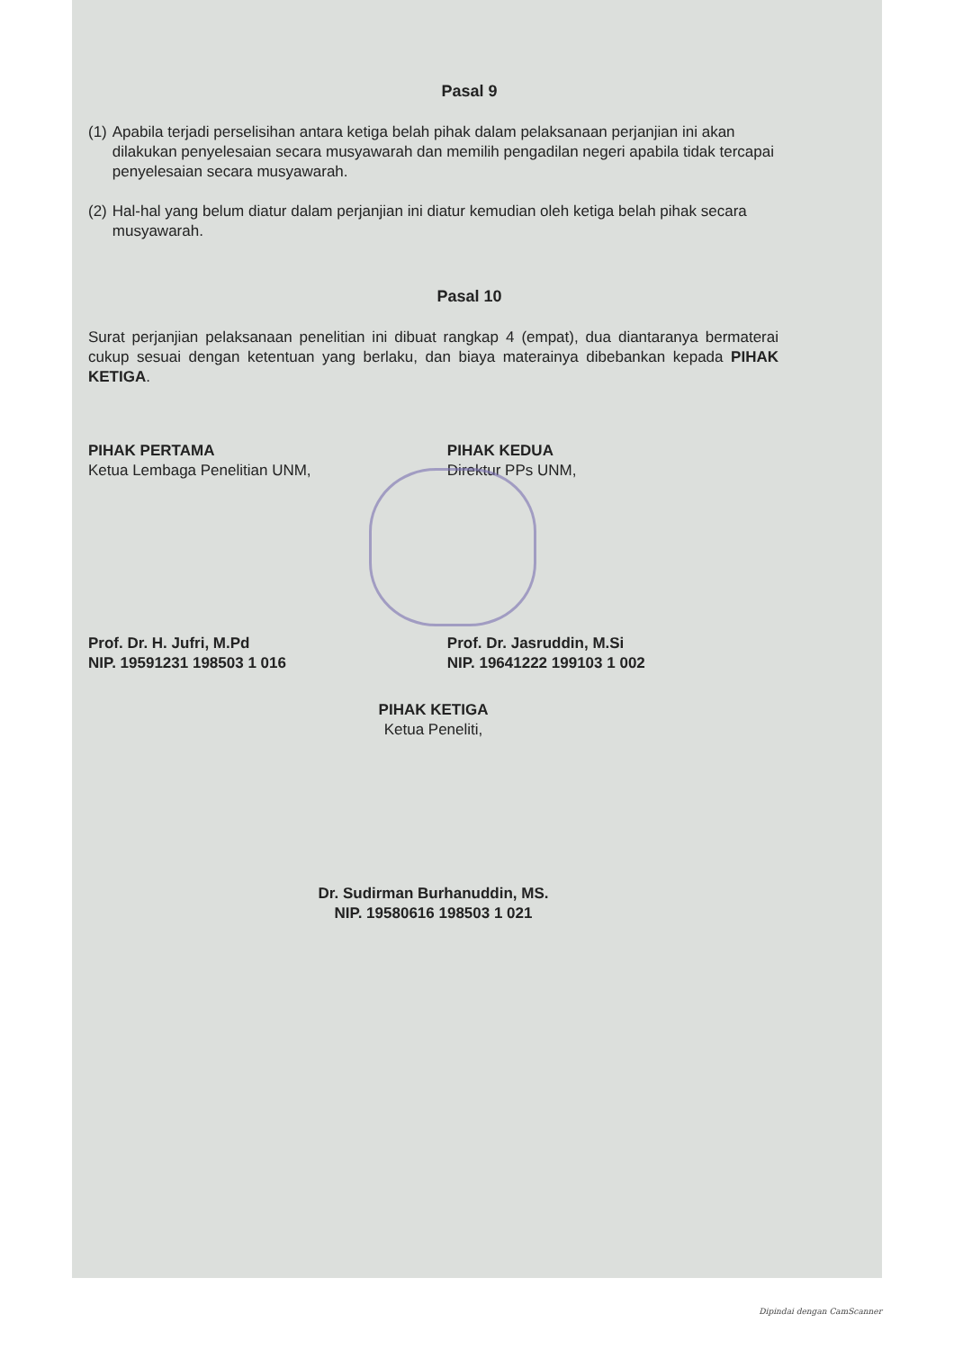Pasal 9
(1) Apabila terjadi perselisihan antara ketiga belah pihak dalam pelaksanaan perjanjian ini akan dilakukan penyelesaian secara musyawarah dan memilih pengadilan negeri apabila tidak tercapai penyelesaian secara musyawarah.
(2) Hal-hal yang belum diatur dalam perjanjian ini diatur kemudian oleh ketiga belah pihak secara musyawarah.
Pasal 10
Surat perjanjian pelaksanaan penelitian ini dibuat rangkap 4 (empat), dua diantaranya bermaterai cukup sesuai dengan ketentuan yang berlaku, dan biaya materainya dibebankan kepada PIHAK KETIGA.
PIHAK PERTAMA
Ketua Lembaga Penelitian UNM,
Prof. Dr. H. Jufri, M.Pd
NIP. 19591231 198503 1 016
PIHAK KEDUA
Direktur PPs UNM,
Prof. Dr. Jasruddin, M.Si
NIP. 19641222 199103 1 002
PIHAK KETIGA
Ketua Peneliti,
Dr. Sudirman Burhanuddin, MS.
NIP. 19580616 198503 1 021
Dipindai dengan CamScanner